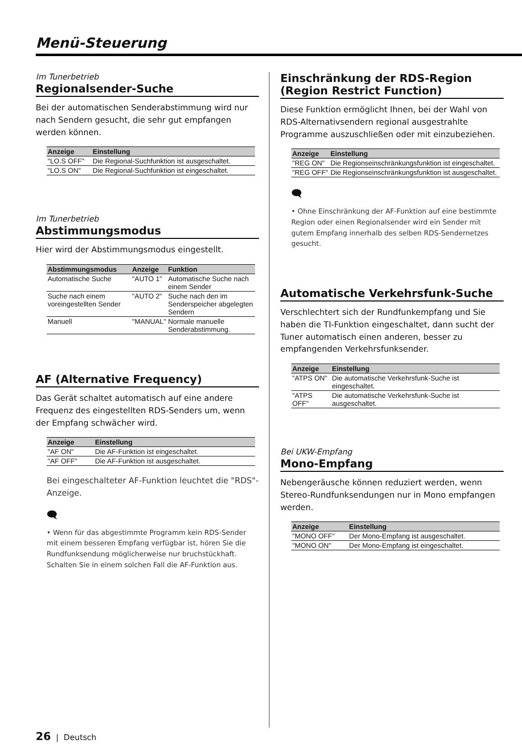Menü-Steuerung
Im Tunerbetrieb
Regionalsender-Suche
Bei der automatischen Senderabstimmung wird nur nach Sendern gesucht, die sehr gut empfangen werden können.
| Anzeige | Einstellung |
| --- | --- |
| "LO.S OFF" | Die Regional-Suchfunktion ist ausgeschaltet. |
| "LO.S ON" | Die Regional-Suchfunktion ist eingeschaltet. |
Im Tunerbetrieb
Abstimmungsmodus
Hier wird der Abstimmungsmodus eingestellt.
| Abstimmungsmodus | Anzeige | Funktion |
| --- | --- | --- |
| Automatische Suche | "AUTO 1" | Automatische Suche nach einem Sender |
| Suche nach einem voreingestellten Sender | "AUTO 2" | Suche nach den im Senderspeicher abgelegten Sendern |
| Manuell | "MANUAL" | Normale manuelle Senderabstimmung. |
AF (Alternative Frequency)
Das Gerät schaltet automatisch auf eine andere Frequenz des eingestellten RDS-Senders um, wenn der Empfang schwächer wird.
| Anzeige | Einstellung |
| --- | --- |
| "AF ON" | Die AF-Funktion ist eingeschaltet. |
| "AF OFF" | Die AF-Funktion ist ausgeschaltet. |
Bei eingeschalteter AF-Funktion leuchtet die "RDS"-Anzeige.
🗨
• Wenn für das abgestimmte Programm kein RDS-Sender mit einem besseren Empfang verfügbar ist, hören Sie die Rundfunksendung möglicherweise nur bruchstückhaft. Schalten Sie in einem solchen Fall die AF-Funktion aus.
Einschränkung der RDS-Region (Region Restrict Function)
Diese Funktion ermöglicht Ihnen, bei der Wahl von RDS-Alternativsendern regional ausgestrahlte Programme auszuschließen oder mit einzubeziehen.
| Anzeige | Einstellung |
| --- | --- |
| "REG ON" | Die Regionseinschränkungsfunktion ist eingeschaltet. |
| "REG OFF" | Die Regionseinschränkungsfunktion ist ausgeschaltet. |
🗨
• Ohne Einschränkung der AF-Funktion auf eine bestimmte Region oder einen Regionalsender wird ein Sender mit gutem Empfang innerhalb des selben RDS-Sendernetzes gesucht.
Automatische Verkehrsfunk-Suche
Verschlechtert sich der Rundfunkempfang und Sie haben die TI-Funktion eingeschaltet, dann sucht der Tuner automatisch einen anderen, besser zu empfangenden Verkehrsfunksender.
| Anzeige | Einstellung |
| --- | --- |
| "ATPS ON" | Die automatische Verkehrsfunk-Suche ist eingeschaltet. |
| "ATPS OFF" | Die automatische Verkehrsfunk-Suche ist ausgeschaltet. |
Bei UKW-Empfang
Mono-Empfang
Nebengeräusche können reduziert werden, wenn Stereo-Rundfunksendungen nur in Mono empfangen werden.
| Anzeige | Einstellung |
| --- | --- |
| "MONO OFF" | Der Mono-Empfang ist ausgeschaltet. |
| "MONO ON" | Der Mono-Empfang ist eingeschaltet. |
26 | Deutsch